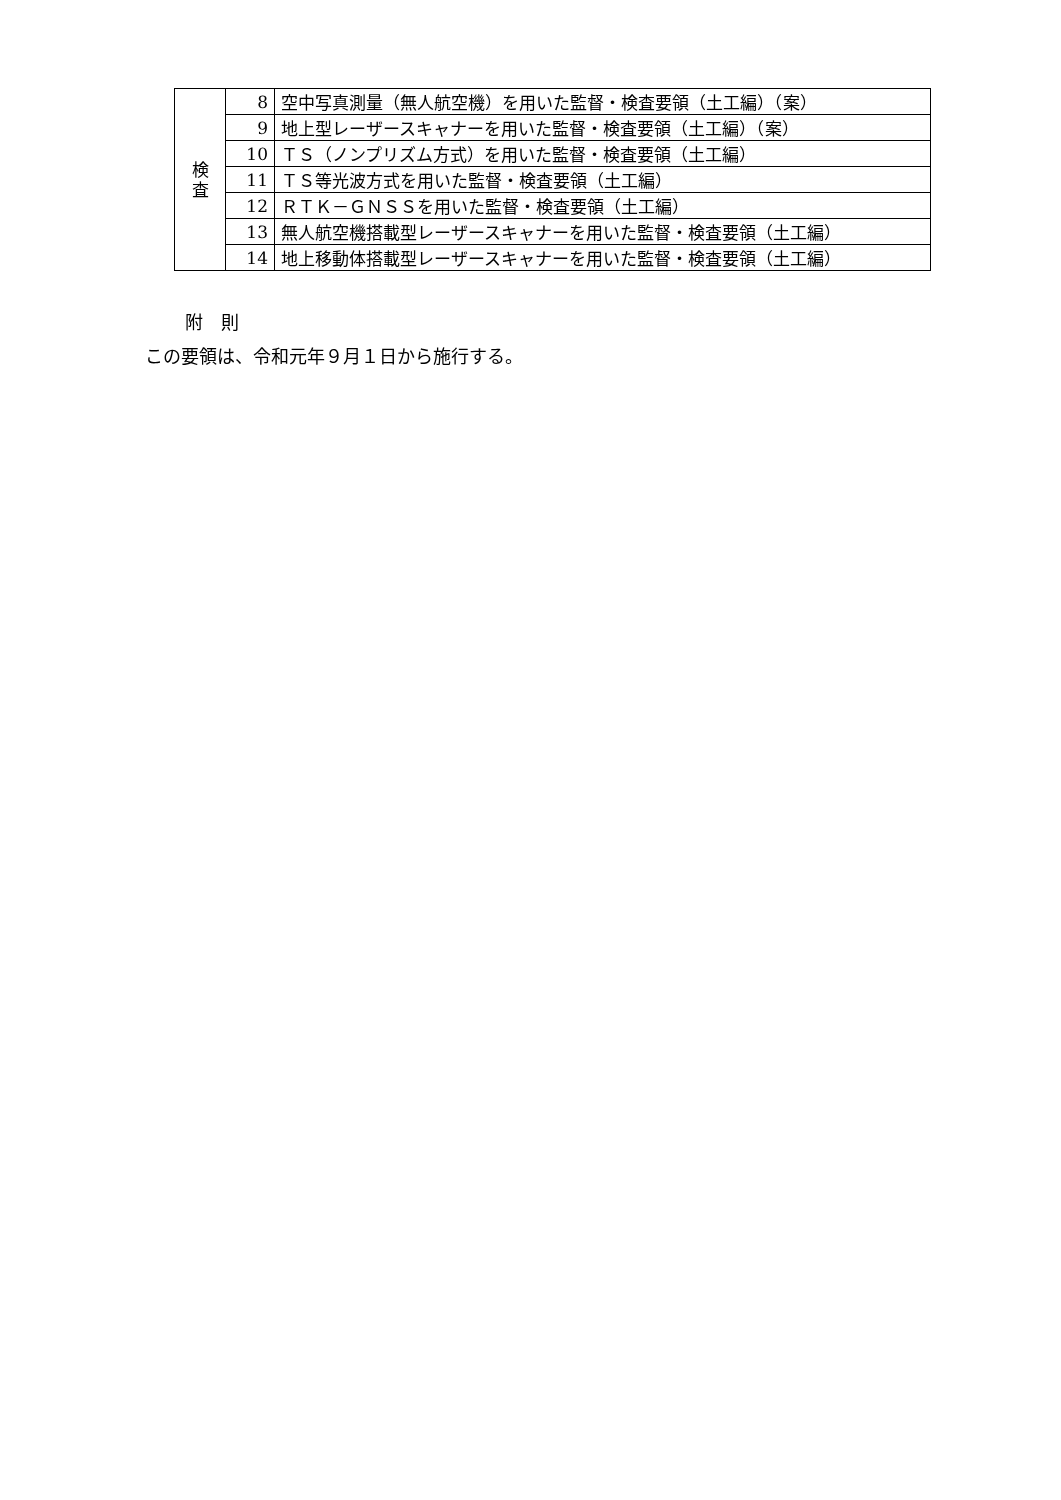| 検 査 | 8 | 空中写真測量（無人航空機）を用いた監督・検査要領（土工編）（案） |
| | 9 | 地上型レーザースキャナーを用いた監督・検査要領（土工編）（案） |
| | 10 | ＴＳ（ノンプリズム方式）を用いた監督・検査要領（土工編） |
| | 11 | ＴＳ等光波方式を用いた監督・検査要領（土工編） |
| | 12 | ＲＴＫ－ＧＮＳＳを用いた監督・検査要領（土工編） |
| | 13 | 無人航空機搭載型レーザースキャナーを用いた監督・検査要領（土工編） |
| | 14 | 地上移動体搭載型レーザースキャナーを用いた監督・検査要領（土工編） |
附　則
この要領は、令和元年９月１日から施行する。